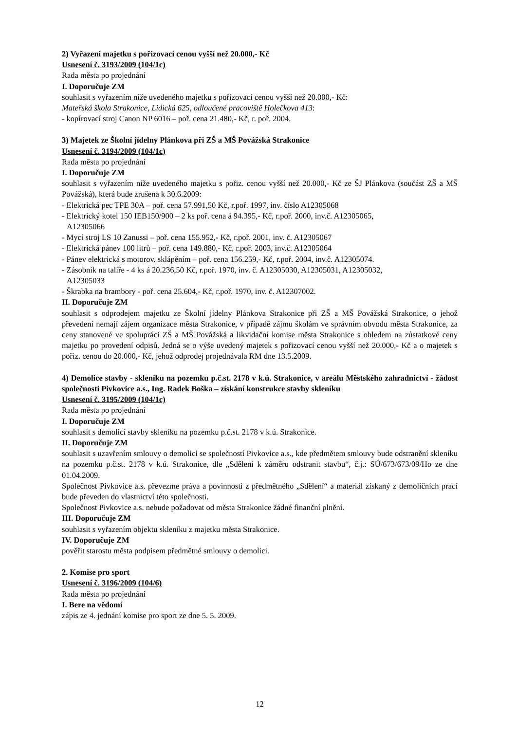2) Vyřazení majetku s pořizovací cenou vyšší než 20.000,- Kč
Usnesení č. 3193/2009 (104/1c)
Rada města po projednání
I. Doporučuje ZM
souhlasit s vyřazením níže uvedeného majetku s pořizovací cenou vyšší než 20.000,- Kč:
Mateřská škola Strakonice, Lidická 625, odloučené pracoviště Holečkova 413:
- kopírovací stroj Canon NP 6016 – poř. cena 21.480,- Kč, r. poř. 2004.
3) Majetek ze Školní jídelny Plánkova při ZŠ a MŠ Povážská Strakonice
Usnesení č. 3194/2009 (104/1c)
Rada města po projednání
I. Doporučuje ZM
souhlasit s vyřazením níže uvedeného majetku s pořiz. cenou vyšší než 20.000,- Kč ze ŠJ Plánkova (součást ZŠ a MŠ Povážská), která bude zrušena k 30.6.2009:
- Elektrická pec TPE 30A – poř. cena 57.991,50 Kč, r.poř. 1997, inv. číslo A12305068
- Elektrický kotel 150 IEB150/900 – 2 ks poř. cena á 94.395,- Kč, r.poř. 2000, inv.č. A12305065,
A12305066
- Mycí stroj LS 10 Zanussi – poř. cena 155.952,- Kč, r.poř. 2001, inv. č. A12305067
- Elektrická pánev 100 litrů – poř. cena 149.880,- Kč, r.poř. 2003, inv.č. A12305064
- Pánev elektrická s motorov. sklápěním – poř. cena 156.259,- Kč, r.poř. 2004, inv.č. A12305074.
- Zásobník na talíře - 4 ks á 20.236,50 Kč, r.poř. 1970, inv. č. A12305030, A12305031, A12305032,
A12305033
- Škrabka na brambory - poř. cena 25.604,- Kč, r.poř. 1970, inv. č. A12307002.
II. Doporučuje ZM
souhlasit s odprodejem majetku ze Školní jídelny Plánkova Strakonice při ZŠ a MŠ Povážská Strakonice, o jehož převedení nemají zájem organizace města Strakonice, v případě zájmu školám ve správním obvodu města Strakonice, za ceny stanovené ve spolupráci ZŠ a MŠ Povážská a likvidační komise města Strakonice s ohledem na zůstatkové ceny majetku po provedení odpisů. Jedná se o výše uvedený majetek s pořizovací cenou vyšší než 20.000,- Kč a o majetek s pořiz. cenou do 20.000,- Kč, jehož odprodej projednávala RM dne 13.5.2009.
4) Demolice stavby - skleníku na pozemku p.č.st. 2178 v k.ú. Strakonice, v areálu Městského zahradnictví - žádost společnosti Pivkovice a.s., Ing. Radek Boška – získání konstrukce stavby skleníku
Usnesení č. 3195/2009 (104/1c)
Rada města po projednání
I. Doporučuje ZM
souhlasit s demolicí stavby skleníku na pozemku p.č.st. 2178 v k.ú. Strakonice.
II. Doporučuje ZM
souhlasit s uzavřením smlouvy o demolici se společností Pivkovice a.s., kde předmětem smlouvy bude odstranění skleníku na pozemku p.č.st. 2178 v k.ú. Strakonice, dle „Sdělení k záměru odstranit stavbu“, č.j.: SÚ/673/673/09/Ho ze dne 01.04.2009.
Společnost Pivkovice a.s. převezme práva a povinnosti z předmětného „Sdělení“ a materiál získaný z demoličních prací bude převeden do vlastnictví této společnosti.
Společnost Pivkovice a.s. nebude požadovat od města Strakonice žádné finanční plnění.
III. Doporučuje ZM
souhlasit s vyřazením objektu skleníku z majetku města Strakonice.
IV. Doporučuje ZM
pověřit starostu města podpisem předmětné smlouvy o demolici.
2. Komise pro sport
Usnesení č. 3196/2009 (104/6)
Rada města po projednání
I. Bere na vědomí
zápis ze 4. jednání komise pro sport ze dne 5. 5. 2009.
12